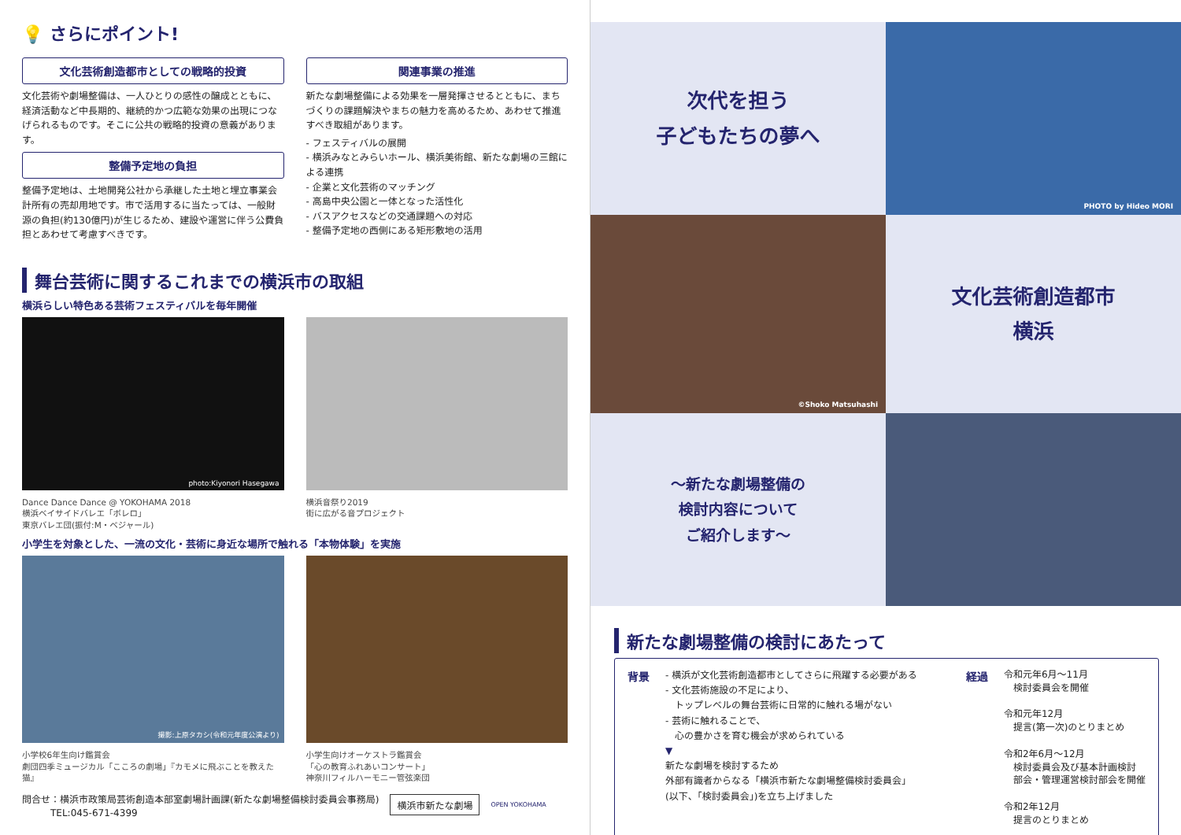💡 さらにポイント!
文化芸術創造都市としての戦略的投資
文化芸術や劇場整備は、一人ひとりの感性の醸成とともに、経済活動など中長期的、継続的かつ広範な効果の出現につなげられるものです。そこに公共の戦略的投資の意義があります。
整備予定地の負担
整備予定地は、土地開発公社から承継した土地と埋立事業会計所有の売却用地です。市で活用するに当たっては、一般財源の負担(約130億円)が生じるため、建設や運営に伴う公費負担とあわせて考慮すべきです。
関連事業の推進
新たな劇場整備による効果を一層発揮させるとともに、まちづくりの課題解決やまちの魅力を高めるため、あわせて推進すべき取組があります。
- フェスティバルの展開
- 横浜みなとみらいホール、横浜美術館、新たな劇場の三館による連携
- 企業と文化芸術のマッチング
- 高島中央公園と一体となった活性化
- バスアクセスなどの交通課題への対応
- 整備予定地の西側にある矩形敷地の活用
舞台芸術に関するこれまでの横浜市の取組
横浜らしい特色ある芸術フェスティバルを毎年開催
photo:Kiyonori Hasegawa
Dance Dance Dance @ YOKOHAMA 2018
横浜ベイサイドバレエ「ボレロ」
東京バレエ団(振付:M・ベジャール)
横浜音祭り2019
街に広がる音プロジェクト
小学生を対象とした、一流の文化・芸術に身近な場所で触れる「本物体験」を実施
撮影:上原タカシ(令和元年度公演より)
小学校6年生向け鑑賞会
劇団四季ミュージカル「こころの劇場」『カモメに飛ぶことを教えた猫』
小学生向けオーケストラ鑑賞会
「心の教育ふれあいコンサート」
神奈川フィルハーモニー管弦楽団
問合せ：横浜市政策局芸術創造本部室劇場計画課(新たな劇場整備検討委員会事務局)
　　　TEL:045-671-4399
横浜市新たな劇場
OPEN YOKOHAMA
次代を担う
子どもたちの夢へ
PHOTO by Hideo MORI
©Shoko Matsuhashi
文化芸術創造都市
横浜
～新たな劇場整備の
検討内容について
ご紹介します～
新たな劇場整備の検討にあたって
背景
- 横浜が文化芸術創造都市としてさらに飛躍する必要がある
- 文化芸術施設の不足により、
　トップレベルの舞台芸術に日常的に触れる場がない
- 芸術に触れることで、
　心の豊かさを育む機会が求められている
▼
新たな劇場を検討するため
外部有識者からなる「横浜市新たな劇場整備検討委員会」
(以下、「検討委員会」)を立ち上げました
経過
令和元年6月～11月
　検討委員会を開催
令和元年12月
　提言(第一次)のとりまとめ
令和2年6月～12月
　検討委員会及び基本計画検討
　部会・管理運営検討部会を開催
令和2年12月
　提言のとりまとめ